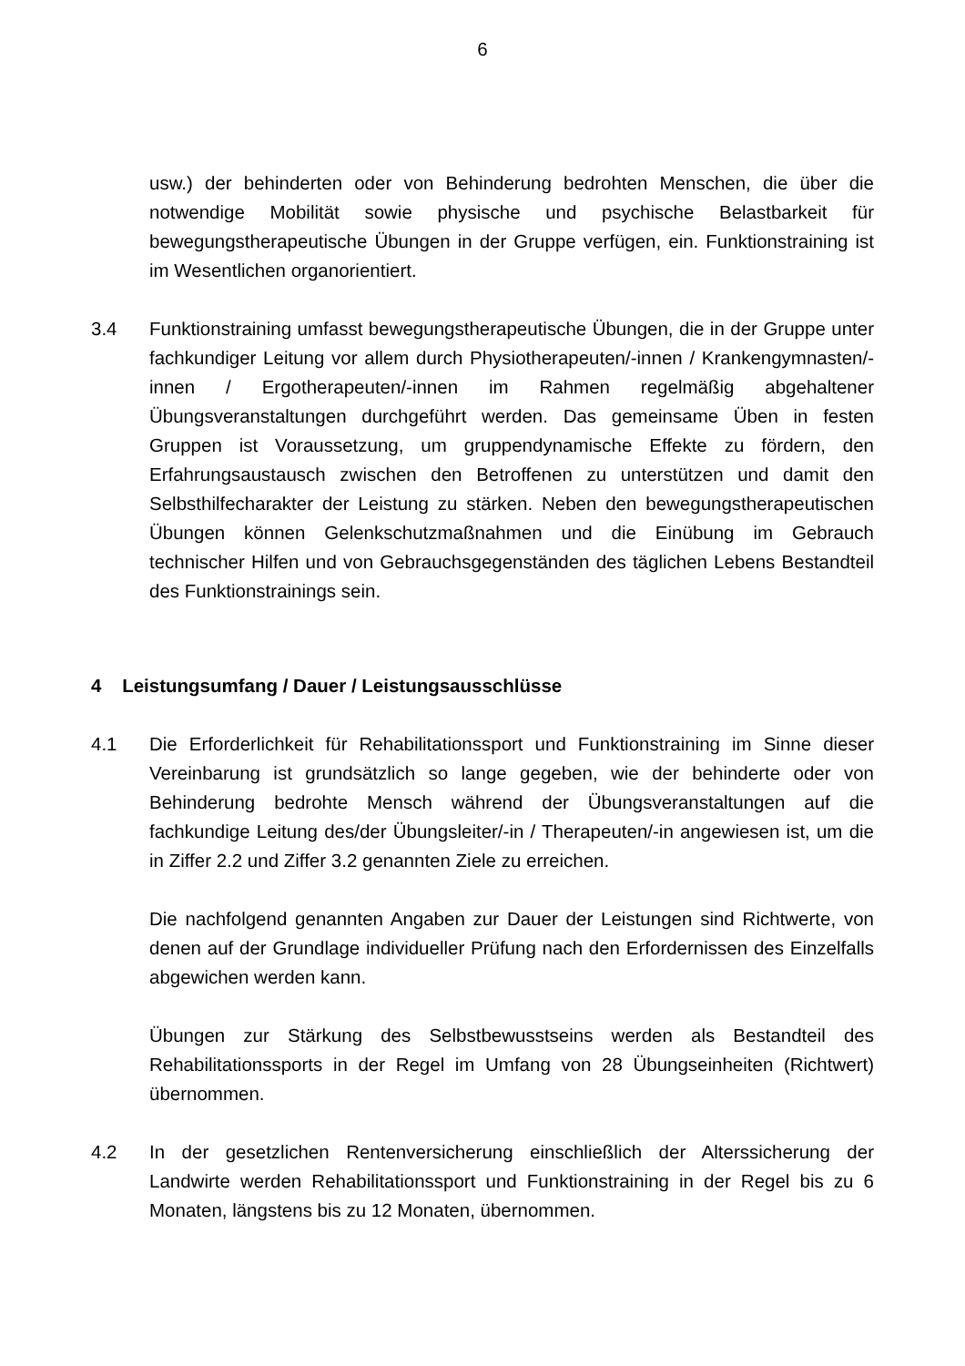6
usw.) der behinderten oder von Behinderung bedrohten Menschen, die über die notwendige Mobilität sowie physische und psychische Belastbarkeit für bewegungstherapeutische Übungen in der Gruppe verfügen, ein. Funktionstraining ist im Wesentlichen organorientiert.
3.4 Funktionstraining umfasst bewegungstherapeutische Übungen, die in der Gruppe unter fachkundiger Leitung vor allem durch Physiotherapeuten/-innen / Krankengymnasten/-innen / Ergotherapeuten/-innen im Rahmen regelmäßig abgehaltener Übungsveranstaltungen durchgeführt werden. Das gemeinsame Üben in festen Gruppen ist Voraussetzung, um gruppendynamische Effekte zu fördern, den Erfahrungsaustausch zwischen den Betroffenen zu unterstützen und damit den Selbsthilfecharakter der Leistung zu stärken. Neben den bewegungstherapeutischen Übungen können Gelenkschutzmaßnahmen und die Einübung im Gebrauch technischer Hilfen und von Gebrauchsgegenständen des täglichen Lebens Bestandteil des Funktionstrainings sein.
4 Leistungsumfang / Dauer / Leistungsausschlüsse
4.1 Die Erforderlichkeit für Rehabilitationssport und Funktionstraining im Sinne dieser Vereinbarung ist grundsätzlich so lange gegeben, wie der behinderte oder von Behinderung bedrohte Mensch während der Übungsveranstaltungen auf die fachkundige Leitung des/der Übungsleiter/-in / Therapeuten/-in angewiesen ist, um die in Ziffer 2.2 und Ziffer 3.2 genannten Ziele zu erreichen.
Die nachfolgend genannten Angaben zur Dauer der Leistungen sind Richtwerte, von denen auf der Grundlage individueller Prüfung nach den Erfordernissen des Einzelfalls abgewichen werden kann.
Übungen zur Stärkung des Selbstbewusstseins werden als Bestandteil des Rehabilitationssports in der Regel im Umfang von 28 Übungseinheiten (Richtwert) übernommen.
4.2 In der gesetzlichen Rentenversicherung einschließlich der Alterssicherung der Landwirte werden Rehabilitationssport und Funktionstraining in der Regel bis zu 6 Monaten, längstens bis zu 12 Monaten, übernommen.